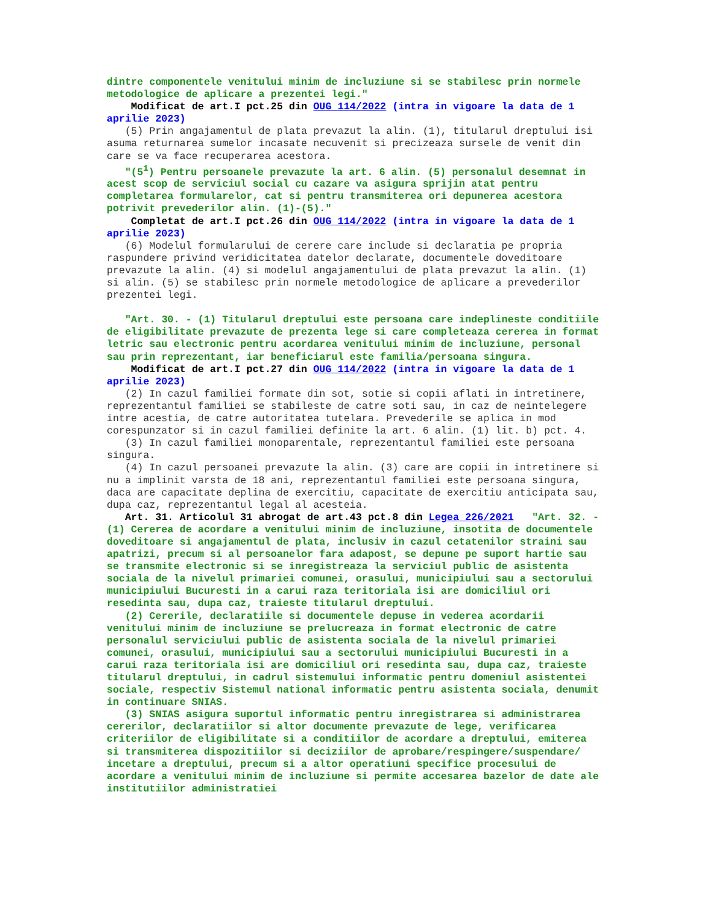dintre componentele venitului minim de incluziune si se stabilesc prin normele metodologice de aplicare a prezentei legi."
Modificat de art.I pct.25 din OUG 114/2022 (intra in vigoare la data de 1 aprilie 2023)
(5) Prin angajamentul de plata prevazut la alin. (1), titularul dreptului isi asuma returnarea sumelor incasate necuvenit si precizeaza sursele de venit din care se va face recuperarea acestora.
"(5<sup>1</sup>) Pentru persoanele prevazute la art. 6 alin. (5) personalul desemnat in acest scop de serviciul social cu cazare va asigura sprijin atat pentru completarea formularelor, cat si pentru transmiterea ori depunerea acestora potrivit prevederilor alin. (1)-(5)."
Completat de art.I pct.26 din OUG 114/2022 (intra in vigoare la data de 1 aprilie 2023)
(6) Modelul formularului de cerere care include si declaratia pe propria raspundere privind veridicitatea datelor declarate, documentele doveditoare prevazute la alin. (4) si modelul angajamentului de plata prevazut la alin. (1) si alin. (5) se stabilesc prin normele metodologice de aplicare a prevederilor prezentei legi.
"Art. 30. - (1) Titularul dreptului este persoana care indeplineste conditiile de eligibilitate prevazute de prezenta lege si care completeaza cererea in format letric sau electronic pentru acordarea venitului minim de incluziune, personal sau prin reprezentant, iar beneficiarul este familia/persoana singura.
Modificat de art.I pct.27 din OUG 114/2022 (intra in vigoare la data de 1 aprilie 2023)
(2) In cazul familiei formate din sot, sotie si copii aflati in intretinere, reprezentantul familiei se stabileste de catre soti sau, in caz de neintelegere intre acestia, de catre autoritatea tutelara. Prevederile se aplica in mod corespunzator si in cazul familiei definite la art. 6 alin. (1) lit. b) pct. 4.
(3) In cazul familiei monoparentale, reprezentantul familiei este persoana singura.
(4) In cazul persoanei prevazute la alin. (3) care are copii in intretinere si nu a implinit varsta de 18 ani, reprezentantul familiei este persoana singura, daca are capacitate deplina de exercitiu, capacitate de exercitiu anticipata sau, dupa caz, reprezentantul legal al acesteia.
Art. 31. Articolul 31 abrogat de art.43 pct.8 din Legea 226/2021 "Art. 32. - (1) Cererea de acordare a venitului minim de incluziune, insotita de documentele doveditoare si angajamentul de plata, inclusiv in cazul cetatenilor straini sau apatrizi, precum si al persoanelor fara adapost, se depune pe suport hartie sau se transmite electronic si se inregistreaza la serviciul public de asistenta sociala de la nivelul primariei comunei, orasului, municipiului sau a sectorului municipiului Bucuresti in a carui raza teritoriala isi are domiciliul ori resedinta sau, dupa caz, traieste titularul dreptului.
(2) Cererile, declaratiile si documentele depuse in vederea acordarii venitului minim de incluziune se prelucreaza in format electronic de catre personalul serviciului public de asistenta sociala de la nivelul primariei comunei, orasului, municipiului sau a sectorului municipiului Bucuresti in a carui raza teritoriala isi are domiciliul ori resedinta sau, dupa caz, traieste titularul dreptului, in cadrul sistemului informatic pentru domeniul asistentei sociale, respectiv Sistemul national informatic pentru asistenta sociala, denumit in continuare SNIAS.
(3) SNIAS asigura suportul informatic pentru inregistrarea si administrarea cererilor, declaratiilor si altor documente prevazute de lege, verificarea criteriilor de eligibilitate si a conditiilor de acordare a dreptului, emiterea si transmiterea dispozitiilor si deciziilor de aprobare/respingere/suspendare/ incetare a dreptului, precum si a altor operatiuni specifice procesului de acordare a venitului minim de incluziune si permite accesarea bazelor de date ale institutiilor administratiei